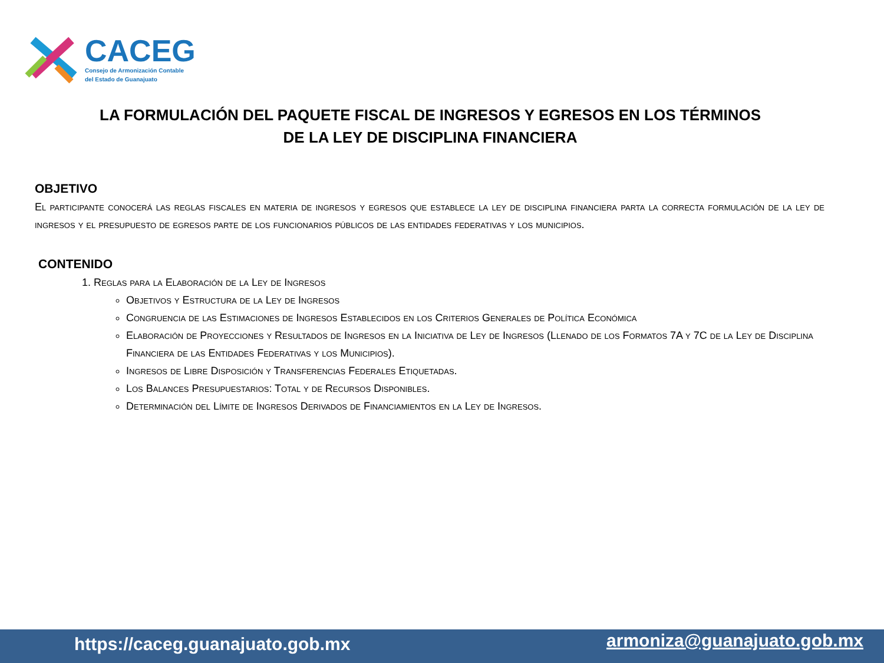CACEG
Consejo de Armonización Contable
del Estado de Guanajuato
LA FORMULACIÓN DEL PAQUETE FISCAL DE INGRESOS Y EGRESOS EN LOS TÉRMINOS
DE LA LEY DE DISCIPLINA FINANCIERA
OBJETIVO
El participante conocerá las reglas fiscales en materia de ingresos y egresos que establece la ley de disciplina financiera parta la correcta formulación de la ley de ingresos y el presupuesto de egresos parte de los funcionarios públicos de las entidades federativas y los municipios.
CONTENIDO
1. Reglas para la Elaboración de la Ley de Ingresos
Objetivos y Estructura de la Ley de Ingresos
Congruencia de las Estimaciones de Ingresos Establecidos en los Criterios Generales de Política Económica
Elaboración de Proyecciones y Resultados de Ingresos en la Iniciativa de Ley de Ingresos (Llenado de los Formatos 7A y 7C de la Ley de Disciplina Financiera de las Entidades Federativas y los Municipios).
Ingresos de Libre Disposición y Transferencias Federales Etiquetadas.
Los Balances Presupuestarios: Total y de Recursos Disponibles.
Determinación del Límite de Ingresos Derivados de Financiamientos en la Ley de Ingresos.
https://caceg.guanajuato.gob.mx armoniza@guanajuato.gob.mx